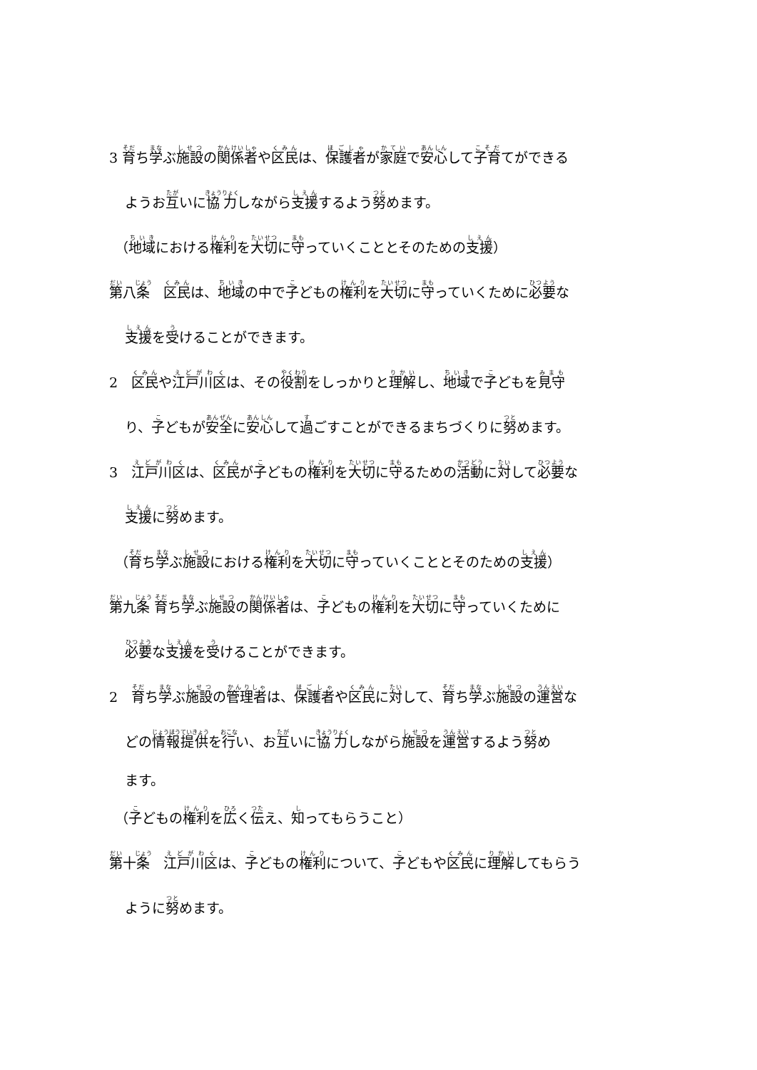3 育ち学ぶ施設の関係者や区民は、保護者が家庭で安心して子育てができる
ようお互いに協力しながら支援するよう努めます。
（地域における権利を大切に守っていくこととそのための支援）
第八条　区民は、地域の中で子どもの権利を大切に守っていくために必要な
支援を受けることができます。
2　区民や江戸川区は、その役割をしっかりと理解し、地域で子どもを見守
り、子どもが安全に安心して過ごすことができるまちづくりに努めます。
3　江戸川区は、区民が子どもの権利を大切に守るための活動に対して必要な
支援に努めます。
（育ち学ぶ施設における権利を大切に守っていくこととそのための支援）
第九条 育ち学ぶ施設の関係者は、子どもの権利を大切に守っていくために
必要な支援を受けることができます。
2　育ち学ぶ施設の管理者は、保護者や区民に対して、育ち学ぶ施設の運営な
どの情報提供を行い、お互いに協力しながら施設を運営するよう努め
ます。
（子どもの権利を広く伝え、知ってもらうこと）
第十条　江戸川区は、子どもの権利について、子どもや区民に理解してもらう
ように努めます。